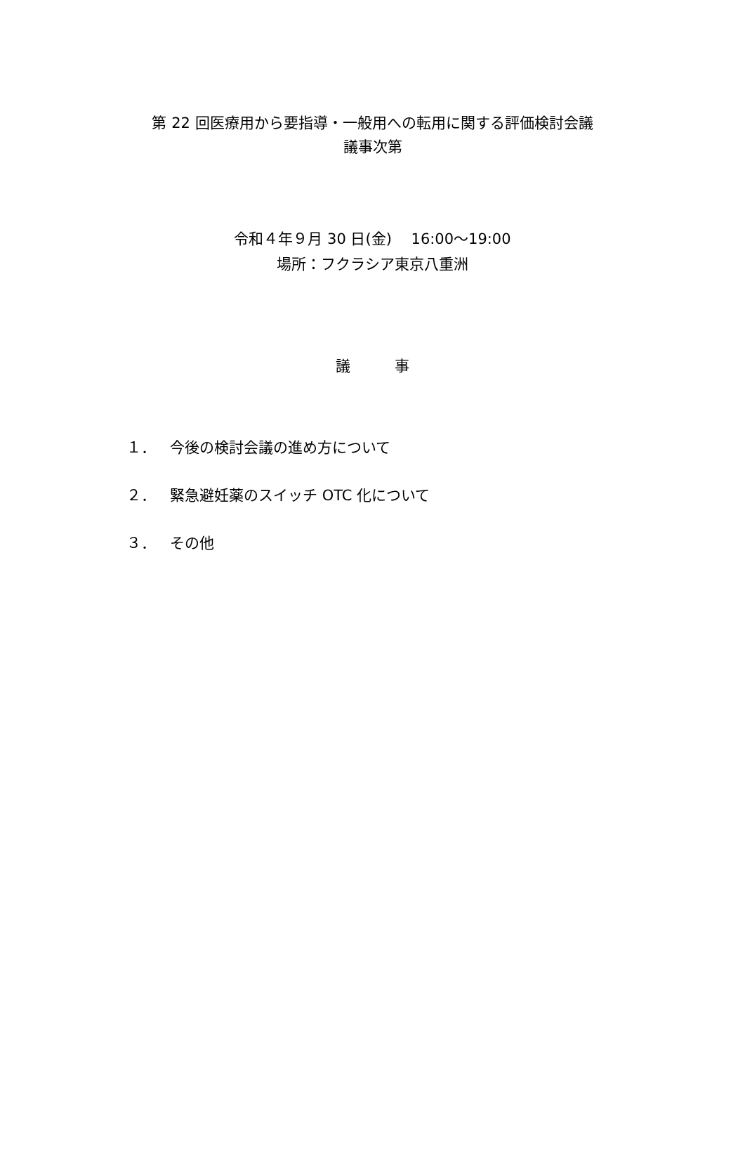第 22 回医療用から要指導・一般用への転用に関する評価検討会議
議事次第
令和４年９月 30 日(金)　 16:00～19:00
場所：フクラシア東京八重洲
議　　　事
１． 今後の検討会議の進め方について
２． 緊急避妊薬のスイッチ OTC 化について
３． その他